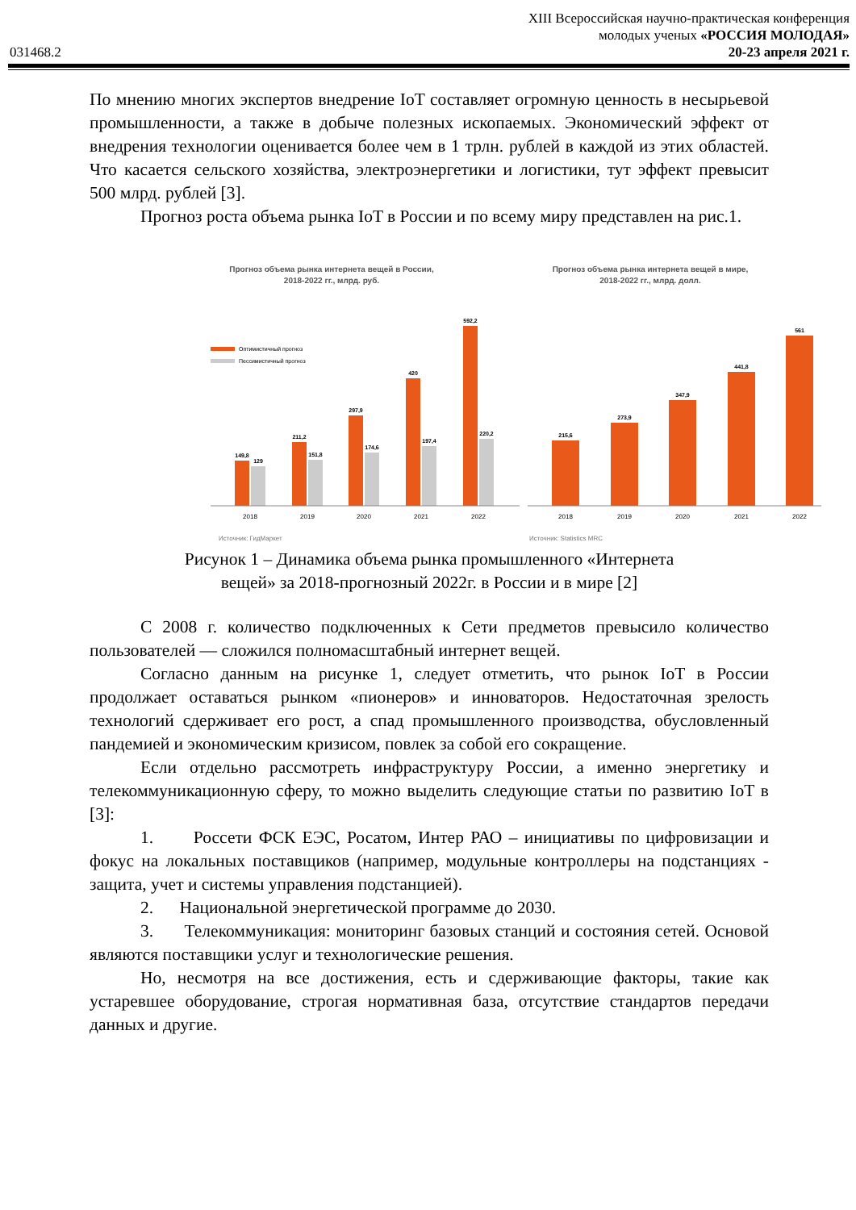XIII Всероссийская научно-практическая конференция
молодых ученых «РОССИЯ МОЛОДАЯ»
031468.2 20-23 апреля 2021 г.
По мнению многих экспертов внедрение IoT составляет огромную ценность в несырьевой промышленности, а также в добыче полезных ископаемых. Экономический эффект от внедрения технологии оценивается более чем в 1 трлн. рублей в каждой из этих областей. Что касается сельского хозяйства, электроэнергетики и логистики, тут эффект превысит 500 млрд. рублей [3].
Прогноз роста объема рынка IoT в России и по всему миру представлен на рис.1.
Прогноз объема рынка интернета вещей в России,
2018-2022 гг., млрд. руб.
Прогноз объема рынка интернета вещей в мире,
2018-2022 гг., млрд. долл.
Оптимистичный прогноз
Пессимистичный прогноз
149,8
129
211,2
151,8
297,9
174,6
420
197,4
592,2
220,2
215,6
273,9
347,9
441,8
561
2018
2019
2020
2021
2022
2018
2019
2020
2021
2022
Источник: ГидМаркет
Источник: Statistics MRC
Рисунок 1 – Динамика объема рынка промышленного «Интернета
вещей» за 2018-прогнозный 2022г. в России и в мире [2]
С 2008 г. количество подключенных к Сети предметов превысило количество пользователей — сложился полномасштабный интернет вещей.
Согласно данным на рисунке 1, следует отметить, что рынок IoT в России продолжает оставаться рынком «пионеров» и инноваторов. Недостаточная зрелость технологий сдерживает его рост, а спад промышленного производства, обусловленный пандемией и экономическим кризисом, повлек за собой его сокращение.
Если отдельно рассмотреть инфраструктуру России, а именно энергетику и телекоммуникационную сферу, то можно выделить следующие статьи по развитию IoT в [3]:
1. Россети ФСК ЕЭС, Росатом, Интер РАО – инициативы по цифровизации и фокус на локальных поставщиков (например, модульные контроллеры на подстанциях - защита, учет и системы управления подстанцией).
2. Национальной энергетической программе до 2030.
3. Телекоммуникация: мониторинг базовых станций и состояния сетей. Основой являются поставщики услуг и технологические решения.
Но, несмотря на все достижения, есть и сдерживающие факторы, такие как устаревшее оборудование, строгая нормативная база, отсутствие стандартов передачи данных и другие.